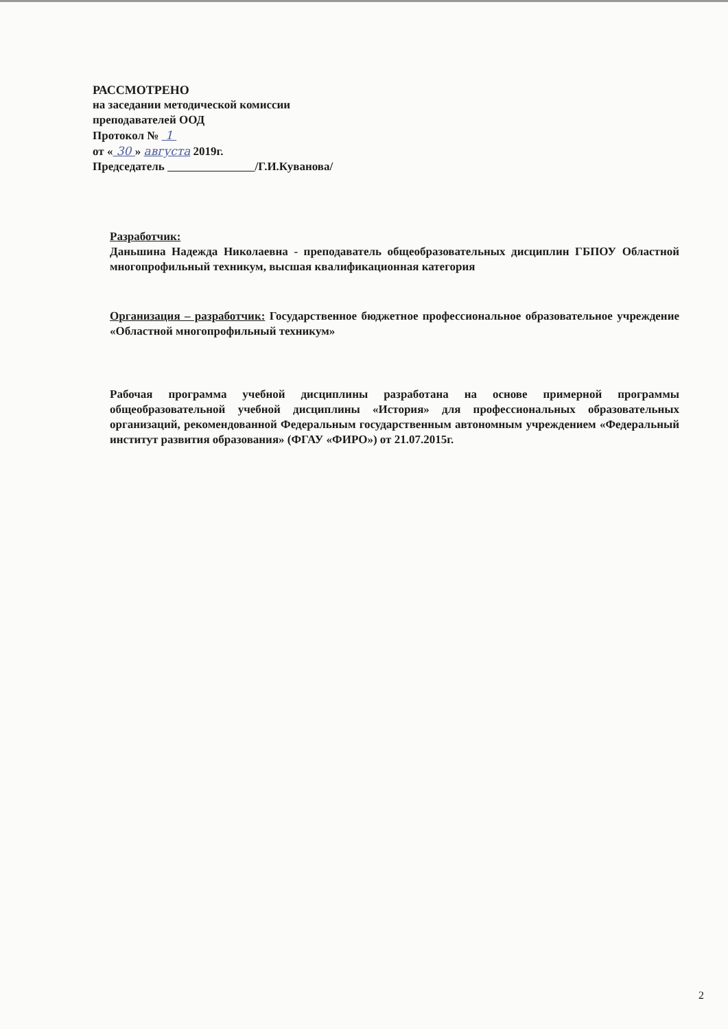РАССМОТРЕНО
на заседании методической комиссии
преподавателей ООД
Протокол № 1
от « 30 » августа 2019г.
Председатель /Г.И.Куванова/
Разработчик:
Даньшина Надежда Николаевна - преподаватель общеобразовательных дисциплин ГБПОУ Областной многопрофильный техникум, высшая квалификационная категория
Организация – разработчик: Государственное бюджетное профессиональное образовательное учреждение «Областной многопрофильный техникум»
Рабочая программа учебной дисциплины разработана на основе примерной программы общеобразовательной учебной дисциплины «История» для профессиональных образовательных организаций, рекомендованной Федеральным государственным автономным учреждением «Федеральный институт развития образования» (ФГАУ «ФИРО») от 21.07.2015г.
2